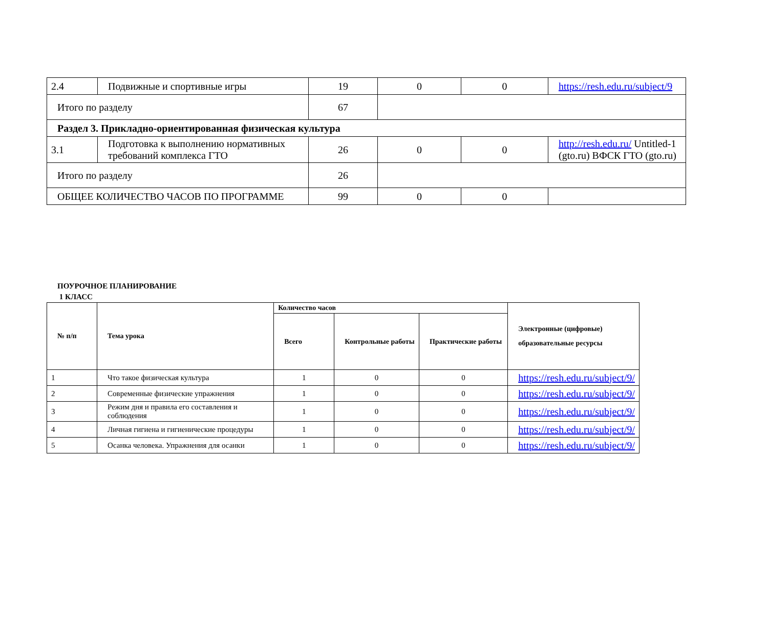| 2.4 | Подвижные и спортивные игры | 19 | 0 | 0 | https://resh.edu.ru/subject/9 |
| Итого по разделу | | 67 | | | |
| Раздел 3. Прикладно-ориентированная физическая культура | | | | | |
| 3.1 | Подготовка к выполнению нормативных требований комплекса ГТО | 26 | 0 | 0 | http://resh.edu.ru/ Untitled-1 (gto.ru) ВФСК ГТО (gto.ru) |
| Итого по разделу | | 26 | | | |
| ОБЩЕЕ КОЛИЧЕСТВО ЧАСОВ ПО ПРОГРАММЕ | | 99 | 0 | 0 | |
ПОУРОЧНОЕ ПЛАНИРОВАНИЕ
1 КЛАСС
| № п/п | Тема урока | Количество часов | | | Электронные (цифровые) образовательные ресурсы |
| --- | --- | --- | --- | --- | --- |
| | | Всего | Контрольные работы | Практические работы | |
| 1 | Что такое физическая культура | 1 | 0 | 0 | https://resh.edu.ru/subject/9/ |
| 2 | Современные физические упражнения | 1 | 0 | 0 | https://resh.edu.ru/subject/9/ |
| 3 | Режим дня и правила его составления и соблюдения | 1 | 0 | 0 | https://resh.edu.ru/subject/9/ |
| 4 | Личная гигиена и гигиенические процедуры | 1 | 0 | 0 | https://resh.edu.ru/subject/9/ |
| 5 | Осанка человека. Упражнения для осанки | 1 | 0 | 0 | https://resh.edu.ru/subject/9/ |